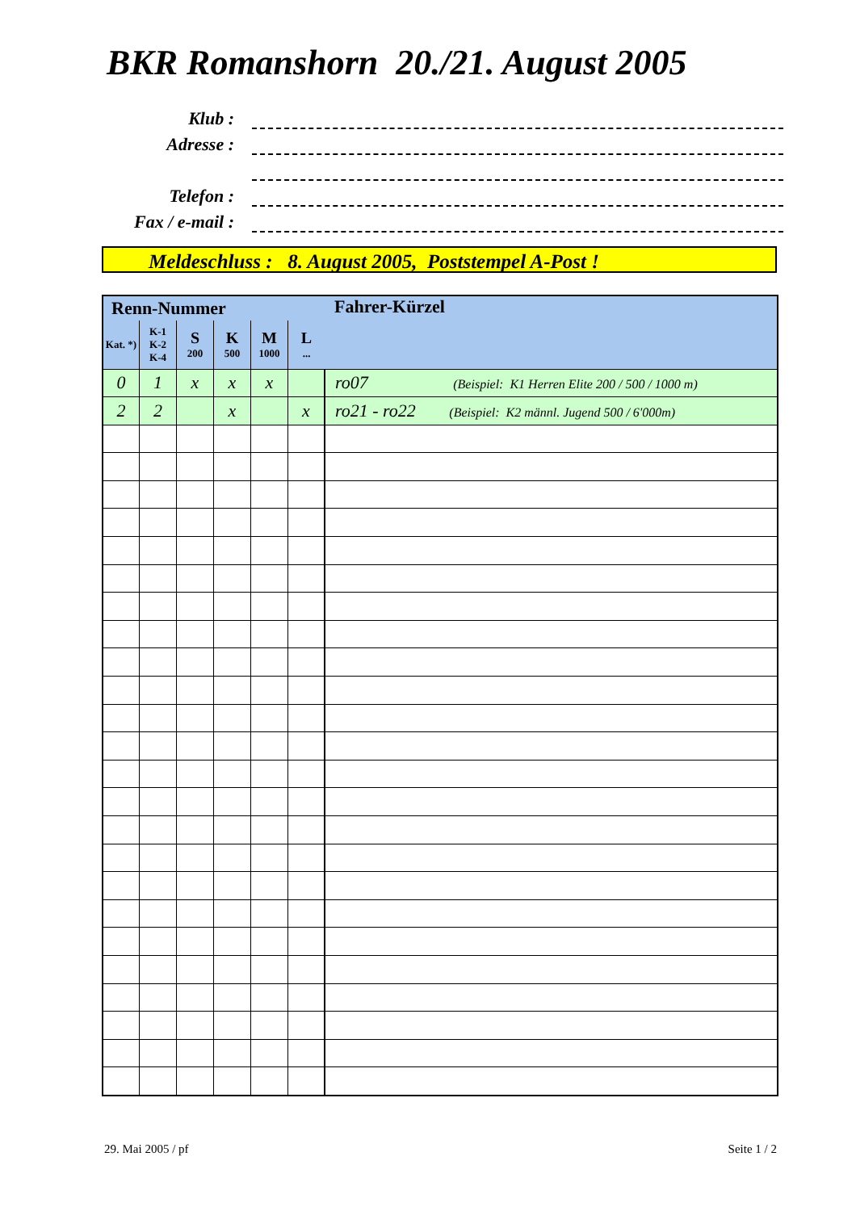BKR Romanshorn 20./21. August 2005
Klub :
Adresse :
Telefon :
Fax / e-mail :
Meldeschluss : 8. August 2005, Poststempel A-Post !
| Renn-Nummer | | | | | | Fahrer-Kürzel |
| --- | --- | --- | --- | --- | --- | --- |
| Kat. *) | K-1 K-2 K-4 | S 200 | K 500 | M 1000 | L ... | |
| 0 | 1 | x | x | x | | ro07 (Beispiel: K1 Herren Elite 200 / 500 / 1000 m) |
| 2 | 2 | | x | | x | ro21 - ro22 (Beispiel: K2 männl. Jugend 500 / 6'000m) |
29. Mai 2005 / pf Seite 1 / 2